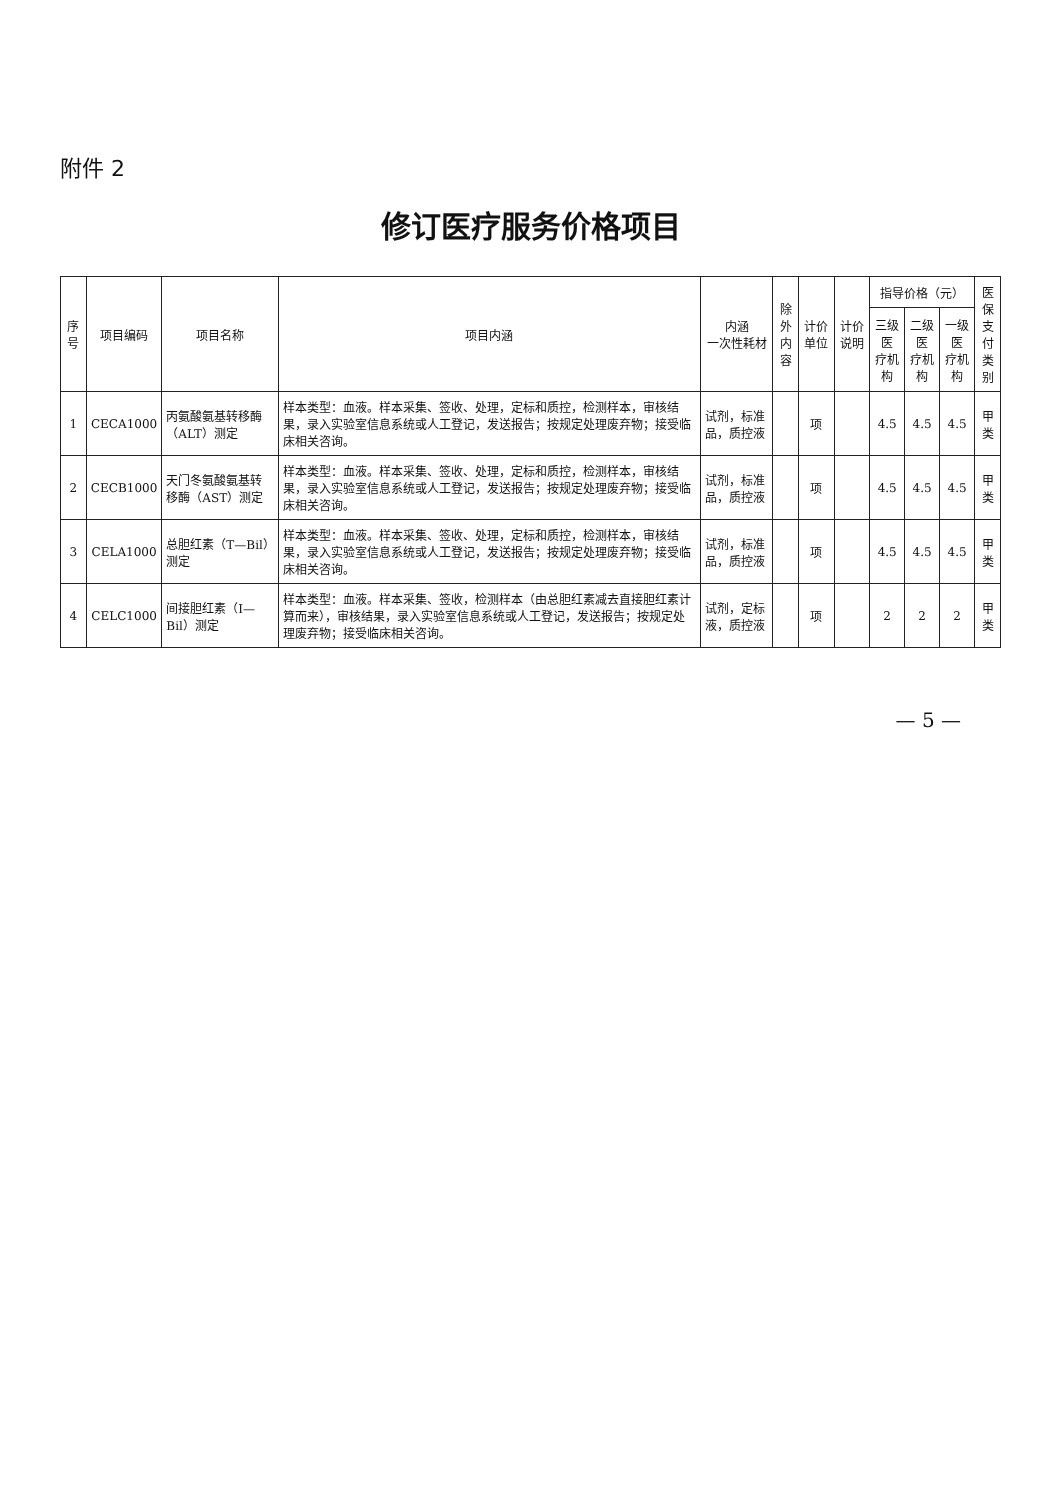附件 2
修订医疗服务价格项目
| 序号 | 项目编码 | 项目名称 | 项目内涵 | 内涵 一次性耗材 | 除外 内容 | 计价单位 | 计价说明 | 指导价格（元） | | | 医保 支付 类别 |
| --- | --- | --- | --- | --- | --- | --- | --- | --- | --- | --- | --- |
| | | | | | | | | 三级医 疗机构 | 二级医 疗机构 | 一级医 疗机构 | |
| 1 | CECA1000 | 丙氨酸氨基转移酶（ALT）测定 | 样本类型：血液。样本采集、签收、处理，定标和质控，检测样本，审核结果，录入实验室信息系统或人工登记，发送报告；按规定处理废弃物；接受临床相关咨询。 | 试剂，标准品，质控液 | | 项 | | 4.5 | 4.5 | 4.5 | 甲类 |
| 2 | CECB1000 | 天门冬氨酸氨基转移酶（AST）测定 | 样本类型：血液。样本采集、签收、处理，定标和质控，检测样本，审核结果，录入实验室信息系统或人工登记，发送报告；按规定处理废弃物；接受临床相关咨询。 | 试剂，标准品，质控液 | | 项 | | 4.5 | 4.5 | 4.5 | 甲类 |
| 3 | CELA1000 | 总胆红素（T—Bil）测定 | 样本类型：血液。样本采集、签收、处理，定标和质控，检测样本，审核结果，录入实验室信息系统或人工登记，发送报告；按规定处理废弃物；接受临床相关咨询。 | 试剂，标准品，质控液 | | 项 | | 4.5 | 4.5 | 4.5 | 甲类 |
| 4 | CELC1000 | 间接胆红素（I—Bil）测定 | 样本类型：血液。样本采集、签收，检测样本（由总胆红素减去直接胆红素计算而来），审核结果，录入实验室信息系统或人工登记，发送报告；按规定处理废弃物；接受临床相关咨询。 | 试剂，定标液，质控液 | | 项 | | 2 | 2 | 2 | 甲类 |
— 5 —